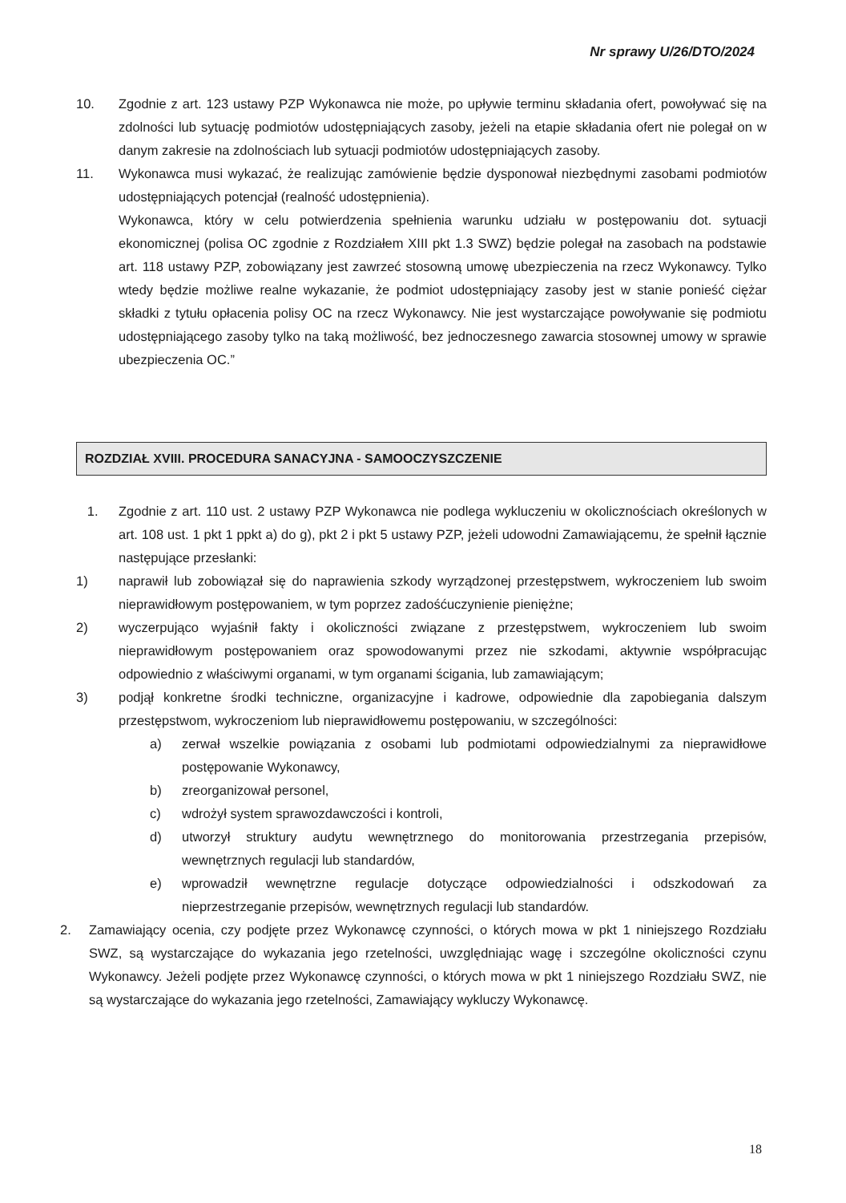Nr sprawy U/26/DTO/2024
10. Zgodnie z art. 123 ustawy PZP Wykonawca nie może, po upływie terminu składania ofert, powoływać się na zdolności lub sytuację podmiotów udostępniających zasoby, jeżeli na etapie składania ofert nie polegał on w danym zakresie na zdolnościach lub sytuacji podmiotów udostępniających zasoby.
11. Wykonawca musi wykazać, że realizując zamówienie będzie dysponował niezbędnymi zasobami podmiotów udostępniających potencjał (realność udostępnienia).
Wykonawca, który w celu potwierdzenia spełnienia warunku udziału w postępowaniu dot. sytuacji ekonomicznej (polisa OC zgodnie z Rozdziałem XIII pkt 1.3 SWZ) będzie polegał na zasobach na podstawie art. 118 ustawy PZP, zobowiązany jest zawrzeć stosowną umowę ubezpieczenia na rzecz Wykonawcy. Tylko wtedy będzie możliwe realne wykazanie, że podmiot udostępniający zasoby jest w stanie ponieść ciężar składki z tytułu opłacenia polisy OC na rzecz Wykonawcy. Nie jest wystarczające powoływanie się podmiotu udostępniającego zasoby tylko na taką możliwość, bez jednoczesnego zawarcia stosownej umowy w sprawie ubezpieczenia OC.”
ROZDZIAŁ XVIII. PROCEDURA SANACYJNA - SAMOOCZYSZCZENIE
1. Zgodnie z art. 110 ust. 2 ustawy PZP Wykonawca nie podlega wykluczeniu w okolicznościach określonych w art. 108 ust. 1 pkt 1 ppkt a) do g), pkt 2 i pkt 5 ustawy PZP, jeżeli udowodni Zamawiającemu, że spełnił łącznie następujące przesłanki:
1) naprawił lub zobowiązał się do naprawienia szkody wyrządzonej przestępstwem, wykroczeniem lub swoim nieprawidłowym postępowaniem, w tym poprzez zadośćuczynienie pieniężne;
2) wyczerpująco wyjaśnił fakty i okoliczności związane z przestępstwem, wykroczeniem lub swoim nieprawidłowym postępowaniem oraz spowodowanymi przez nie szkodami, aktywnie współpracując odpowiednio z właściwymi organami, w tym organami ścigania, lub zamawiającym;
3) podjął konkretne środki techniczne, organizacyjne i kadrowe, odpowiednie dla zapobiegania dalszym przestępstwom, wykroczeniom lub nieprawidłowemu postępowaniu, w szczególności:
a) zerwał wszelkie powiązania z osobami lub podmiotami odpowiedzialnymi za nieprawidłowe postępowanie Wykonawcy,
b) zreorganizował personel,
c) wdrożył system sprawozdawczości i kontroli,
d) utworzył struktury audytu wewnętrznego do monitorowania przestrzegania przepisów, wewnętrznych regulacji lub standardów,
e) wprowadził wewnętrzne regulacje dotyczące odpowiedzialności i odszkodowań za nieprzestrzeganie przepisów, wewnętrznych regulacji lub standardów.
2. Zamawiający ocenia, czy podjęte przez Wykonawcę czynności, o których mowa w pkt 1 niniejszego Rozdziału SWZ, są wystarczające do wykazania jego rzetelności, uwzględniając wagę i szczególne okoliczności czynu Wykonawcy. Jeżeli podjęte przez Wykonawcę czynności, o których mowa w pkt 1 niniejszego Rozdziału SWZ, nie są wystarczające do wykazania jego rzetelności, Zamawiający wykluczy Wykonawcę.
18